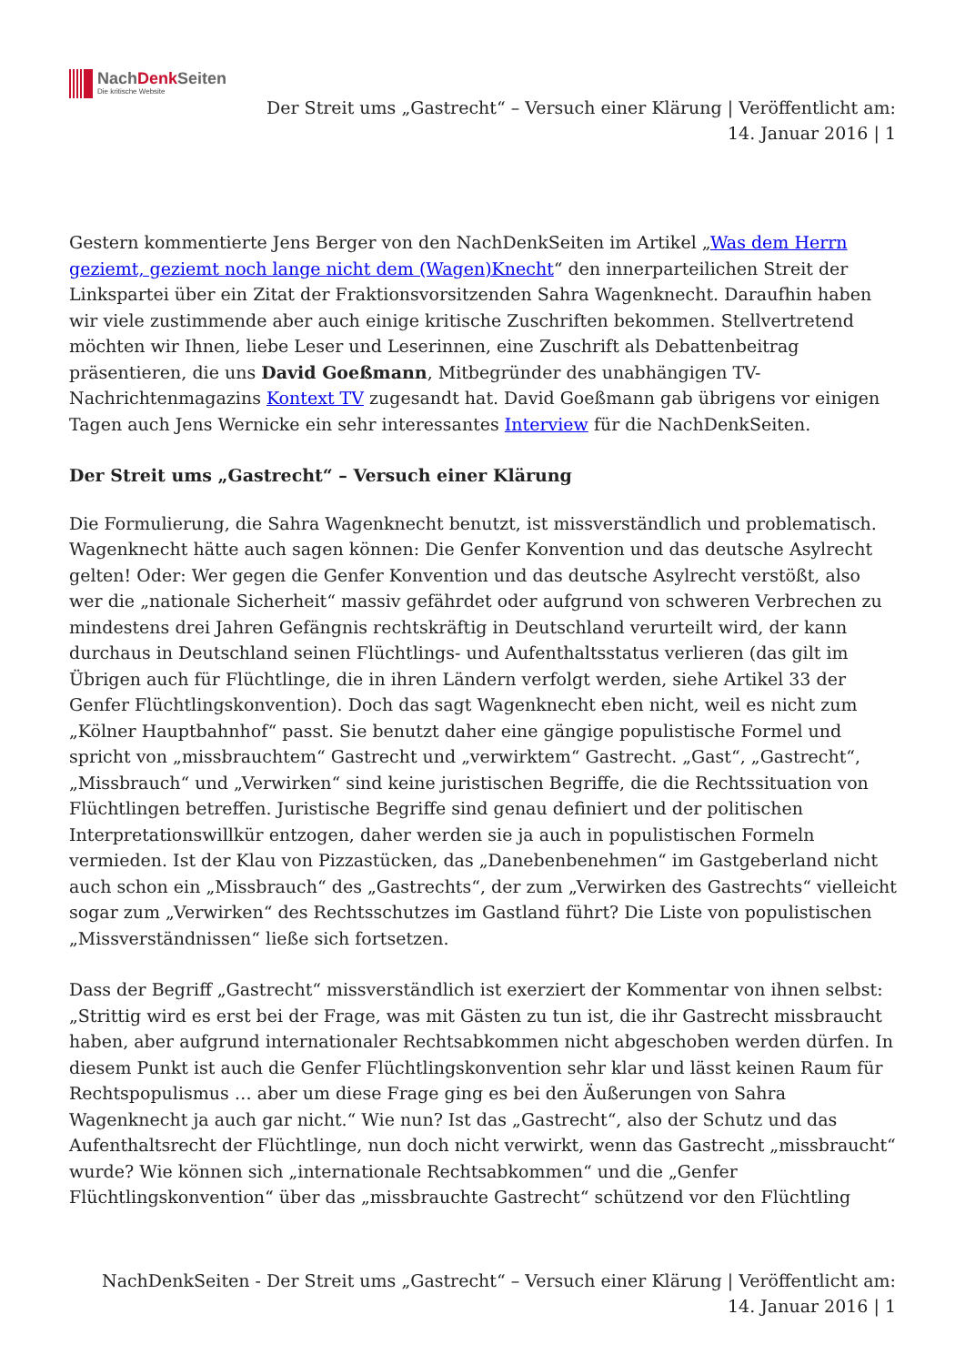NachDenk Seiten
Die kritische Website
Der Streit ums „Gastrecht“ – Versuch einer Klärung | Veröffentlicht am: 14. Januar 2016 | 1
Gestern kommentierte Jens Berger von den NachDenkSeiten im Artikel „Was dem Herrn geziemt, geziemt noch lange nicht dem (Wagen)Knecht“ den innerparteilichen Streit der Linkspartei über ein Zitat der Fraktionsvorsitzenden Sahra Wagenknecht. Daraufhin haben wir viele zustimmende aber auch einige kritische Zuschriften bekommen. Stellvertretend möchten wir Ihnen, liebe Leser und Leserinnen, eine Zuschrift als Debattenbeitrag präsentieren, die uns David Goeßmann, Mitbegründer des unabhängigen TV-Nachrichtenmagazins Kontext TV zugesandt hat. David Goeßmann gab übrigens vor einigen Tagen auch Jens Wernicke ein sehr interessantes Interview für die NachDenkSeiten.
Der Streit ums „Gastrecht“ – Versuch einer Klärung
Die Formulierung, die Sahra Wagenknecht benutzt, ist missverständlich und problematisch. Wagenknecht hätte auch sagen können: Die Genfer Konvention und das deutsche Asylrecht gelten! Oder: Wer gegen die Genfer Konvention und das deutsche Asylrecht verstößt, also wer die „nationale Sicherheit“ massiv gefährdet oder aufgrund von schweren Verbrechen zu mindestens drei Jahren Gefängnis rechtskräftig in Deutschland verurteilt wird, der kann durchaus in Deutschland seinen Flüchtlings- und Aufenthaltsstatus verlieren (das gilt im Übrigen auch für Flüchtlinge, die in ihren Ländern verfolgt werden, siehe Artikel 33 der Genfer Flüchtlingskonvention). Doch das sagt Wagenknecht eben nicht, weil es nicht zum „Kölner Hauptbahnhof“ passt. Sie benutzt daher eine gängige populistische Formel und spricht von „missbrauchtem“ Gastrecht und „verwirktem“ Gastrecht. „Gast“, „Gastrecht“, „Missbrauch“ und „Verwirken“ sind keine juristischen Begriffe, die die Rechtssituation von Flüchtlingen betreffen. Juristische Begriffe sind genau definiert und der politischen Interpretationswillkür entzogen, daher werden sie ja auch in populistischen Formeln vermieden. Ist der Klau von Pizzastücken, das „Danebenbenehmen“ im Gastgeberland nicht auch schon ein „Missbrauch“ des „Gastrechts“, der zum „Verwirken des Gastrechts“ vielleicht sogar zum „Verwirken“ des Rechtsschutzes im Gastland führt? Die Liste von populistischen „Missverständnissen“ ließe sich fortsetzen.
Dass der Begriff „Gastrecht“ missverständlich ist exerziert der Kommentar von ihnen selbst: „Strittig wird es erst bei der Frage, was mit Gästen zu tun ist, die ihr Gastrecht missbraucht haben, aber aufgrund internationaler Rechtsabkommen nicht abgeschoben werden dürfen. In diesem Punkt ist auch die Genfer Flüchtlingskonvention sehr klar und lässt keinen Raum für Rechtspopulismus … aber um diese Frage ging es bei den Äußerungen von Sahra Wagenknecht ja auch gar nicht.“ Wie nun? Ist das „Gastrecht“, also der Schutz und das Aufenthaltsrecht der Flüchtlinge, nun doch nicht verwirkt, wenn das Gastrecht „missbraucht“ wurde? Wie können sich „internationale Rechtsabkommen“ und die „Genfer Flüchtlingskonvention“ über das „missbrauchte Gastrecht“ schützend vor den Flüchtling
NachDenkSeiten - Der Streit ums „Gastrecht“ – Versuch einer Klärung | Veröffentlicht am: 14. Januar 2016 | 1